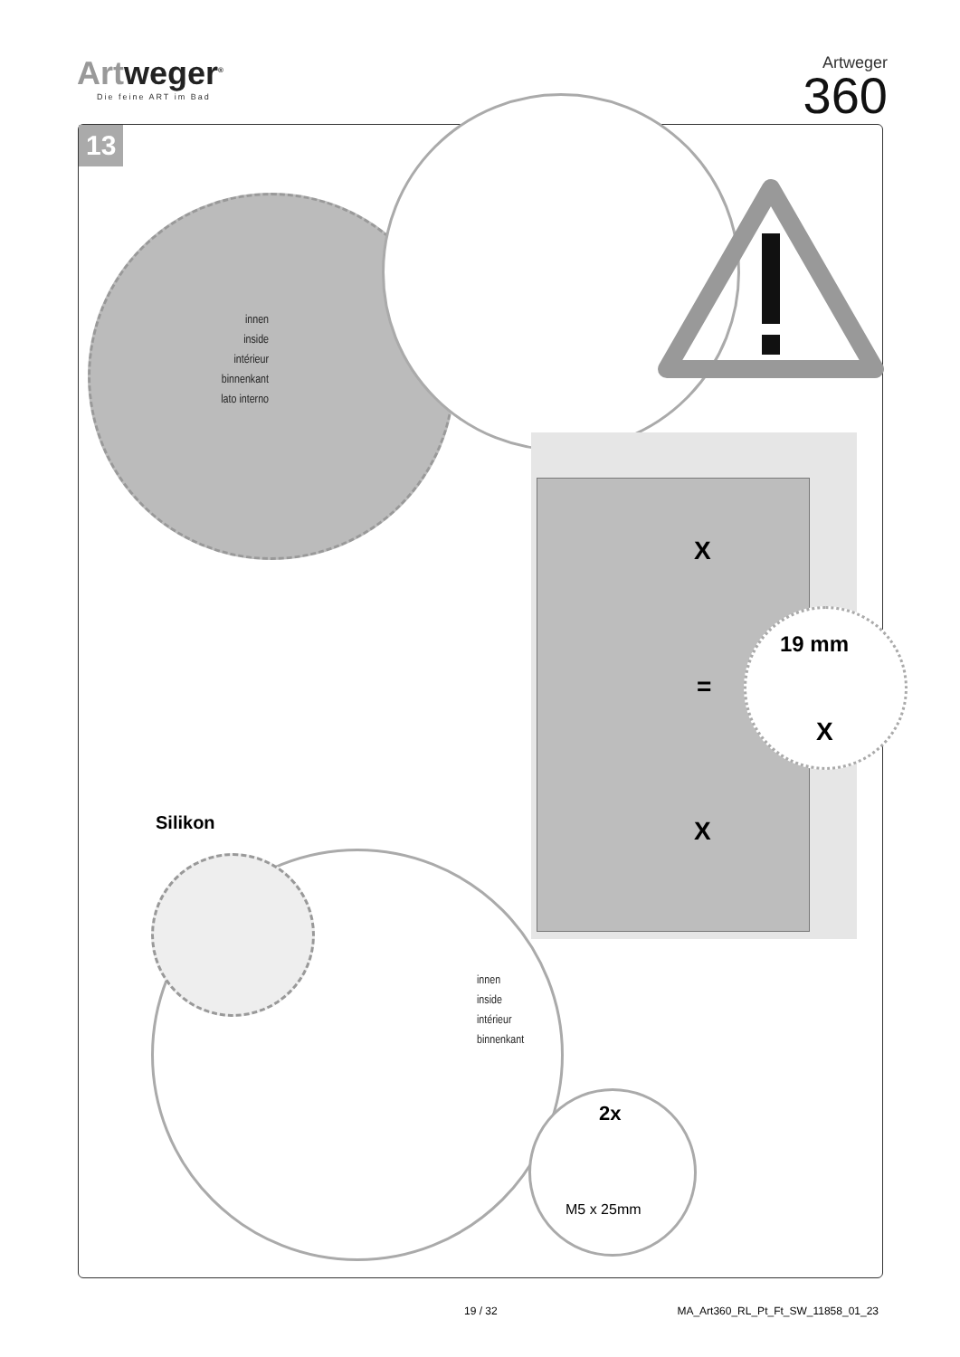Artweger<sup>®</sup>
Die feine ART im Bad
Artweger
360
13
innen
inside
intérieur
binnenkant
lato interno
X
X
=
19 mm
X
Silikon
innen
inside
intérieur
binnenkant
2x
M5 x 25mm
19 / 32 MA_Art360_RL_Pt_Ft_SW_11858_01_23